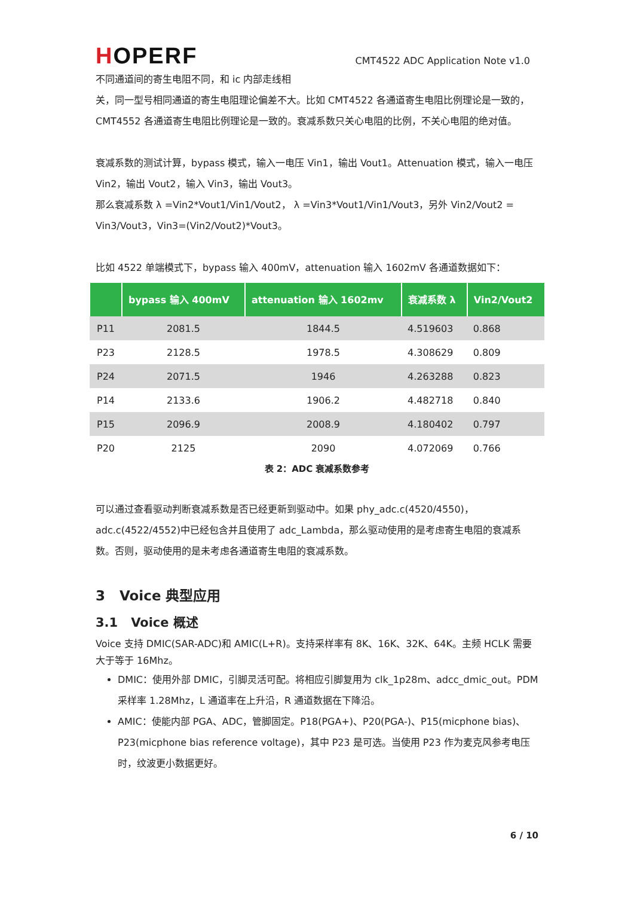HOPERF
CMT4522 ADC Application Note v1.0
不同通道间的寄生电阻不同，和 ic 内部走线相
关，同一型号相同通道的寄生电阻理论偏差不大。比如 CMT4522 各通道寄生电阻比例理论是一致的，CMT4552 各通道寄生电阻比例理论是一致的。衰减系数只关心电阻的比例，不关心电阻的绝对值。
衰减系数的测试计算，bypass 模式，输入一电压 Vin1，输出 Vout1。Attenuation 模式，输入一电压 Vin2，输出 Vout2，输入 Vin3，输出 Vout3。
那么衰减系数 λ =Vin2*Vout1/Vin1/Vout2， λ =Vin3*Vout1/Vin1/Vout3，另外 Vin2/Vout2 = Vin3/Vout3，Vin3=(Vin2/Vout2)*Vout3。
比如 4522 单端模式下，bypass 输入 400mV，attenuation 输入 1602mV 各通道数据如下：
| | bypass 输入 400mV | attenuation 输入 1602mv | 衰减系数 λ | Vin2/Vout2 |
| --- | --- | --- | --- | --- |
| P11 | 2081.5 | 1844.5 | 4.519603 | 0.868 |
| P23 | 2128.5 | 1978.5 | 4.308629 | 0.809 |
| P24 | 2071.5 | 1946 | 4.263288 | 0.823 |
| P14 | 2133.6 | 1906.2 | 4.482718 | 0.840 |
| P15 | 2096.9 | 2008.9 | 4.180402 | 0.797 |
| P20 | 2125 | 2090 | 4.072069 | 0.766 |
表 2：ADC 衰减系数参考
可以通过查看驱动判断衰减系数是否已经更新到驱动中。如果 phy_adc.c(4520/4550)，adc.c(4522/4552)中已经包含并且使用了 adc_Lambda，那么驱动使用的是考虑寄生电阻的衰减系数。否则，驱动使用的是未考虑各通道寄生电阻的衰减系数。
3 Voice 典型应用
3.1 Voice 概述
Voice 支持 DMIC(SAR-ADC)和 AMIC(L+R)。支持采样率有 8K、16K、32K、64K。主频 HCLK 需要大于等于 16Mhz。
DMIC：使用外部 DMIC，引脚灵活可配。将相应引脚复用为 clk_1p28m、adcc_dmic_out。PDM 采样率 1.28Mhz，L 通道率在上升沿，R 通道数据在下降沿。
AMIC：使能内部 PGA、ADC，管脚固定。P18(PGA+)、P20(PGA-)、P15(micphone bias)、P23(micphone bias reference voltage)，其中 P23 是可选。当使用 P23 作为麦克风参考电压时，纹波更小数据更好。
6 / 10